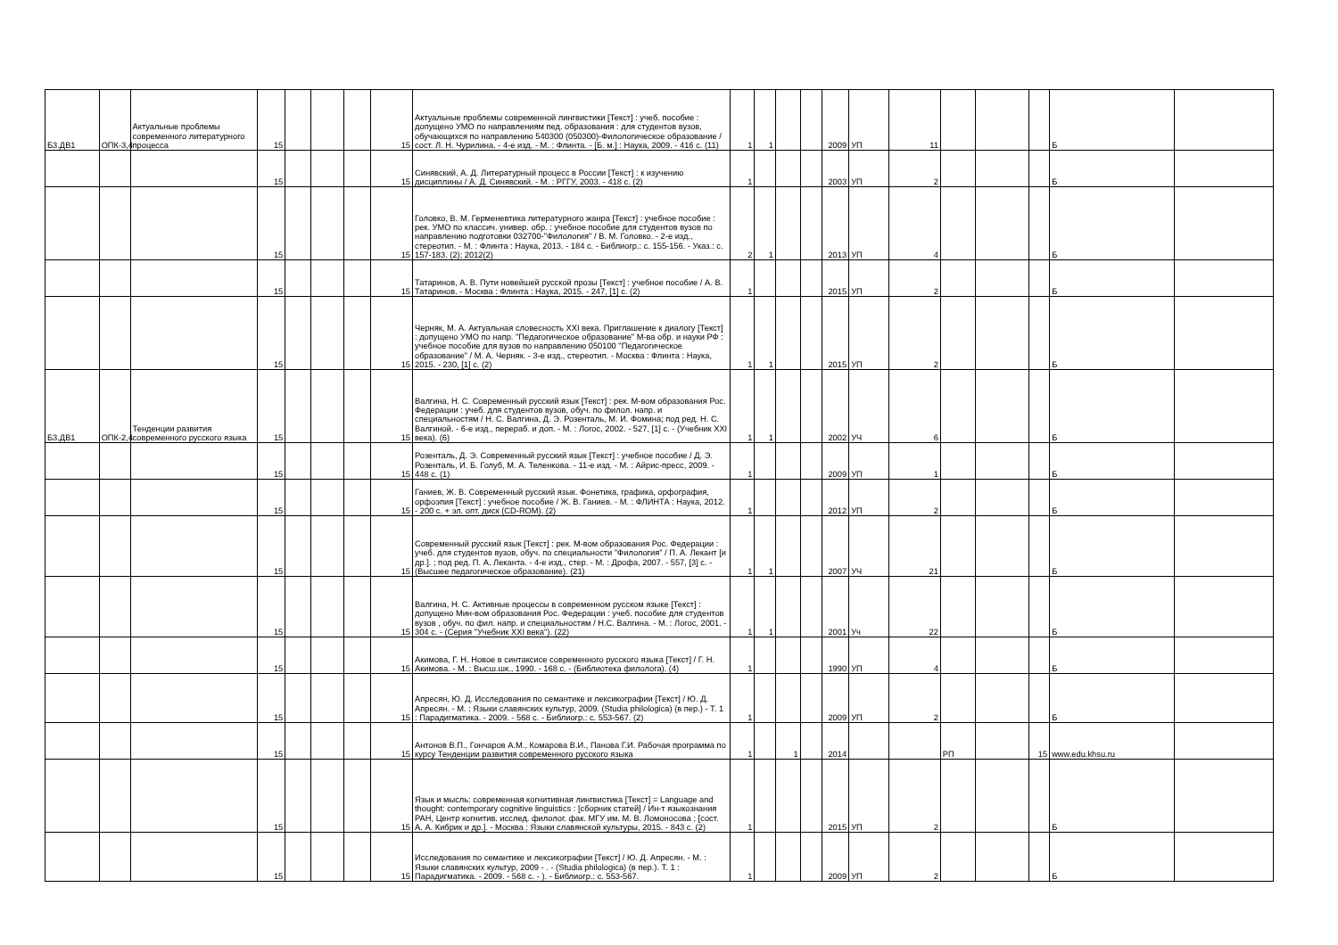| Б3.ДВ1 | ОПК-3,4 | Актуальные проблемы современного литературного процесса | 15 | | | | 15 | Актуальные проблемы современной лингвистики [Текст] : учеб. пособие : допущено УМО по направлениям пед. образования : для студентов вузов, обучающихся по направлению 540300 (050300)-Филологическое образование / сост. Л. Н. Чурилина. - 4-е изд. - М. : Флинта. - [Б. м.] : Наука, 2009. - 416 с. (11) | 1 | 1 | | | 2009 | УП | 11 | | | | Б | |
| | | | 15 | | | | 15 | Синявский, А. Д. Литературный процесс в России [Текст] : к изучению дисциплины / А. Д. Синявский. - М. : РГГУ, 2003. - 418 с. (2) | 1 | | | | 2003 | УП | 2 | | | | Б | |
| | | | 15 | | | | 15 | Головко, В. М. Герменевтика литературного жанра [Текст] : учебное пособие : рек. УМО по классич. универ. обр. : учебное пособие для студентов вузов по направлению подготовки 032700-"Филология" / В. М. Головко. - 2-е изд., стереотип. - М. : Флинта : Наука, 2013. - 184 с. - Библиогр.: с. 155-156. - Указ.: с. 157-183. (2); 2012(2) | 2 | 1 | | | 2013 | УП | 4 | | | | Б | |
| | | | 15 | | | | 15 | Татаринов, А. В. Пути новейшей русской прозы [Текст] : учебное пособие / А. В. Татаринов. - Москва : Флинта : Наука, 2015. - 247, [1] с. (2) | 1 | | | | 2015 | УП | 2 | | | | Б | |
| | | | 15 | | | | 15 | Черняк, М. А. Актуальная словесность XXI века. Приглашение к диалогу [Текст] : допущено УМО по напр. "Педагогическое образование" М-ва обр. и науки РФ : учебное пособие для вузов по направлению 050100 "Педагогическое образование" / М. А. Черняк. - 3-е изд., стереотип. - Москва : Флинта : Наука, 2015. - 230, [1] с. (2) | 1 | 1 | | | 2015 | УП | 2 | | | | Б | |
| Б3.ДВ1 | ОПК-2,4 | Тенденции развития современного русского языка | 15 | | | | 15 | Валгина, Н. С. Современный русский язык [Текст] : рек. М-вом образования Рос. Федерации : учеб. для студентов вузов, обуч. по филол. напр. и специальностям / Н. С. Валгина, Д. Э. Розенталь, М. И. Фомина; под ред. Н. С. Валгиной. - 6-е изд., перераб. и доп. - М. : Логос, 2002. - 527, [1] с. - (Учебник XXI века). (6) | 1 | 1 | | | 2002 | УЧ | 6 | | | | Б | |
| | | | 15 | | | | 15 | Розенталь, Д. Э. Современный русский язык [Текст] : учебное пособие / Д. Э. Розенталь, И. Б. Голуб, М. А. Теленкова. - 11-е изд. - М. : Айрис-пресс, 2009. - 448 с. (1) | 1 | | | | 2009 | УП | 1 | | | | Б | |
| | | | 15 | | | | 15 | Ганиев, Ж. В. Современный русский язык. Фонетика, графика, орфография, орфоэпия [Текст] : учебное пособие / Ж. В. Ганиев. - М. : ФЛИНТА : Наука, 2012. - 200 с. + эл. опт. диск (CD-ROM). (2) | 1 | | | | 2012 | УП | 2 | | | | Б | |
| | | | 15 | | | | 15 | Современный русский язык [Текст] : рек. М-вом образования Рос. Федерации : учеб. для студентов вузов, обуч. по специальности "Филология" / П. А. Лекант [и др.]. ; под ред. П. А. Леканта. - 4-е изд., стер. - М. : Дрофа, 2007. - 557, [3] с. - (Высшее педагогическое образование). (21) | 1 | 1 | | | 2007 | УЧ | 21 | | | | Б | |
| | | | 15 | | | | 15 | Валгина, Н. С. Активные процессы в современном русском языке [Текст] : допущено Мин-вом образования Рос. Федерации : учеб. пособие для студентов вузов , обуч. по фил. напр. и специальностям / Н.С. Валгина. - М. : Логос, 2001. - 304 с. - (Серия "Учебник XXI века"). (22) | 1 | 1 | | | 2001 | Уч | 22 | | | | Б | |
| | | | 15 | | | | 15 | Акимова, Г. Н. Новое в синтаксисе современного русского языка [Текст] / Г. Н. Акимова. - М. : Высш.шк., 1990. - 168 с. - (Библиотека филолога). (4) | 1 | | | | 1990 | УП | 4 | | | | Б | |
| | | | 15 | | | | 15 | Апресян, Ю. Д. Исследования по семантике и лексикографии [Текст] / Ю. Д. Апресян. - М. : Языки славянских культур, 2009. (Studia philologica) (в пер.) - Т. 1 : Парадигматика. - 2009. - 568 с. - Библиогр.: с. 553-567. (2) | 1 | | | | 2009 | УП | 2 | | | | Б | |
| | | | 15 | | | | 15 | Антонов В.П., Гончаров А.М., Комарова В.И., Панова Г.И. Рабочая программа по курсу Тенденции развития современного русского языка | 1 | | 1 | | 2014 | | | РП | | 15 | www.edu.khsu.ru | |
| | | | 15 | | | | 15 | Язык и мысль: современная когнитивная лингвистика [Текст] = Language and thought: contemporary cognitive linguistics : [сборник статей] / Ин-т языкознания РАН, Центр когнитив. исслед. филолог. фак. МГУ им. М. В. Ломоносова ; [сост. А. А. Кибрик и др.]. - Москва : Языки славянской культуры, 2015. - 843 с. (2) | 1 | | | | 2015 | УП | 2 | | | | Б | |
| | | | 15 | | | | 15 | Исследования по семантике и лексикографии [Текст] / Ю. Д. Апресян. - М. : Языки славянских культур, 2009 - . - (Studia philologica) (в пер.). Т. 1 : Парадигматика. - 2009. - 568 с. - ). - Библиогр.: с. 553-567. | 1 | | | | 2009 | УП | 2 | | | | Б | |